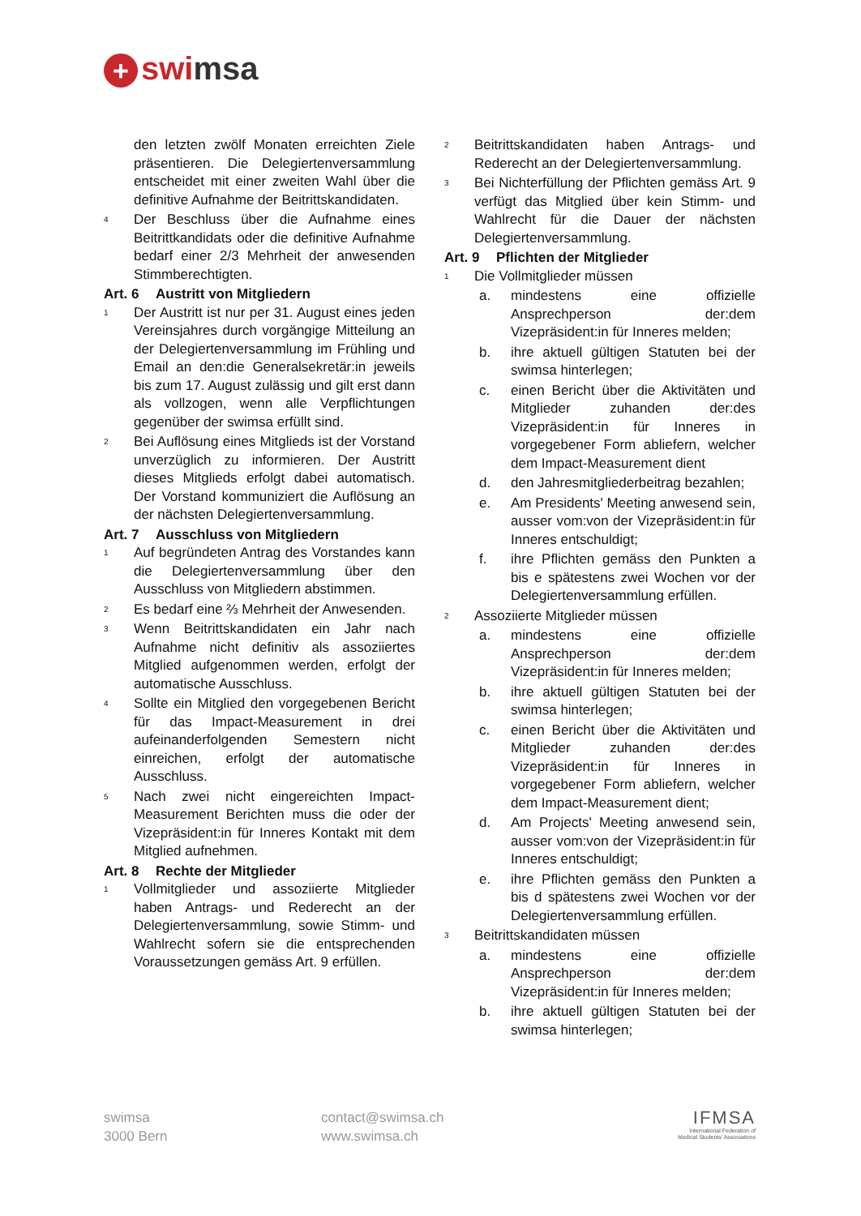+ swimsa
den letzten zwölf Monaten erreichten Ziele präsentieren. Die Delegiertenversammlung entscheidet mit einer zweiten Wahl über die definitive Aufnahme der Beitrittskandidaten.
4
Der Beschluss über die Aufnahme eines Beitrittkandidats oder die definitive Aufnahme bedarf einer 2/3 Mehrheit der anwesenden Stimmberechtigten.
Art. 6 Austritt von Mitgliedern
1
Der Austritt ist nur per 31. August eines jeden Vereinsjahres durch vorgängige Mitteilung an der Delegiertenversammlung im Frühling und Email an den:die Generalsekretär:in jeweils bis zum 17. August zulässig und gilt erst dann als vollzogen, wenn alle Verpflichtungen gegenüber der swimsa erfüllt sind.
2
Bei Auflösung eines Mitglieds ist der Vorstand unverzüglich zu informieren. Der Austritt dieses Mitglieds erfolgt dabei automatisch. Der Vorstand kommuniziert die Auflösung an der nächsten Delegiertenversammlung.
Art. 7 Ausschluss von Mitgliedern
1
Auf begründeten Antrag des Vorstandes kann die Delegiertenversammlung über den Ausschluss von Mitgliedern abstimmen.
2
Es bedarf eine ⅔ Mehrheit der Anwesenden.
3
Wenn Beitrittskandidaten ein Jahr nach Aufnahme nicht definitiv als assoziiertes Mitglied aufgenommen werden, erfolgt der automatische Ausschluss.
4
Sollte ein Mitglied den vorgegebenen Bericht für das Impact-Measurement in drei aufeinanderfolgenden Semestern nicht einreichen, erfolgt der automatische Ausschluss.
5
Nach zwei nicht eingereichten Impact-Measurement Berichten muss die oder der Vizepräsident:in für Inneres Kontakt mit dem Mitglied aufnehmen.
Art. 8 Rechte der Mitglieder
1
Vollmitglieder und assoziierte Mitglieder haben Antrags- und Rederecht an der Delegiertenversammlung, sowie Stimm- und Wahlrecht sofern sie die entsprechenden Voraussetzungen gemäss Art. 9 erfüllen.
2
Beitrittskandidaten haben Antrags- und Rederecht an der Delegiertenversammlung.
3
Bei Nichterfüllung der Pflichten gemäss Art. 9 verfügt das Mitglied über kein Stimm- und Wahlrecht für die Dauer der nächsten Delegiertenversammlung.
Art. 9 Pflichten der Mitglieder
1
Die Vollmitglieder müssen
a. mindestens eine offizielle Ansprechperson der:dem Vizepräsident:in für Inneres melden;
b. ihre aktuell gültigen Statuten bei der swimsa hinterlegen;
c. einen Bericht über die Aktivitäten und Mitglieder zuhanden der:des Vizepräsident:in für Inneres in vorgegebener Form abliefern, welcher dem Impact-Measurement dient
d. den Jahresmitgliederbeitrag bezahlen;
e. Am Presidents' Meeting anwesend sein, ausser vom:von der Vizepräsident:in für Inneres entschuldigt;
f. ihre Pflichten gemäss den Punkten a bis e spätestens zwei Wochen vor der Delegiertenversammlung erfüllen.
2
Assoziierte Mitglieder müssen
a. mindestens eine offizielle Ansprechperson der:dem Vizepräsident:in für Inneres melden;
b. ihre aktuell gültigen Statuten bei der swimsa hinterlegen;
c. einen Bericht über die Aktivitäten und Mitglieder zuhanden der:des Vizepräsident:in für Inneres in vorgegebener Form abliefern, welcher dem Impact-Measurement dient;
d. Am Projects' Meeting anwesend sein, ausser vom:von der Vizepräsident:in für Inneres entschuldigt;
e. ihre Pflichten gemäss den Punkten a bis d spätestens zwei Wochen vor der Delegiertenversammlung erfüllen.
3
Beitrittskandidaten müssen
a. mindestens eine offizielle Ansprechperson der:dem Vizepräsident:in für Inneres melden;
b. ihre aktuell gültigen Statuten bei der swimsa hinterlegen;
swimsa
3000 Bern
contact@swimsa.ch
www.swimsa.ch
IFMSA
International Federation of
Medical Students' Associations